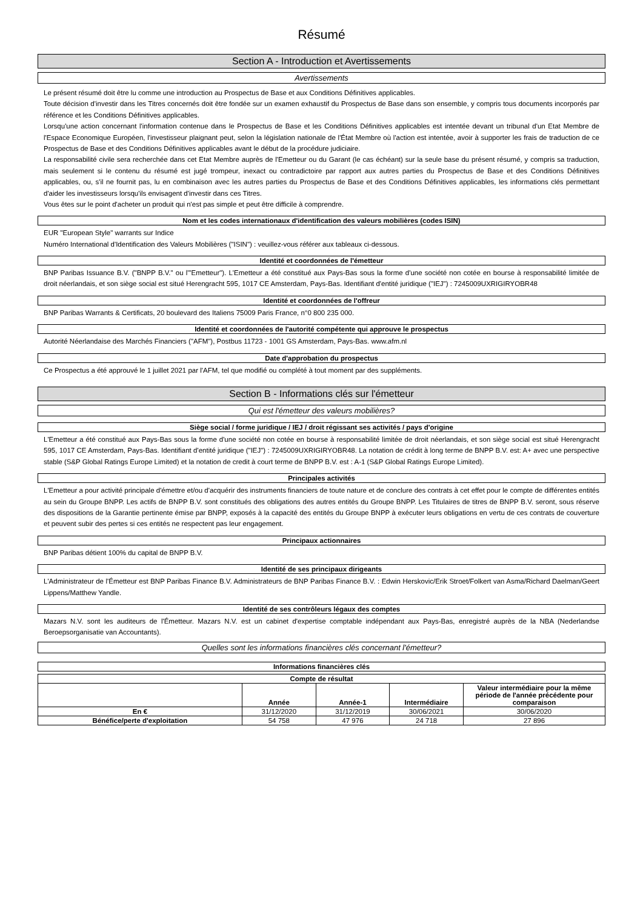Résumé
Section A - Introduction et Avertissements
Avertissements
Le présent résumé doit être lu comme une introduction au Prospectus de Base et aux Conditions Définitives applicables.
Toute décision d'investir dans les Titres concernés doit être fondée sur un examen exhaustif du Prospectus de Base dans son ensemble, y compris tous documents incorporés par référence et les Conditions Définitives applicables.
Lorsqu'une action concernant l'information contenue dans le Prospectus de Base et les Conditions Définitives applicables est intentée devant un tribunal d'un Etat Membre de l'Espace Economique Européen, l'investisseur plaignant peut, selon la législation nationale de l'État Membre où l'action est intentée, avoir à supporter les frais de traduction de ce Prospectus de Base et des Conditions Définitives applicables avant le début de la procédure judiciaire.
La responsabilité civile sera recherchée dans cet Etat Membre auprès de l'Emetteur ou du Garant (le cas échéant) sur la seule base du présent résumé, y compris sa traduction, mais seulement si le contenu du résumé est jugé trompeur, inexact ou contradictoire par rapport aux autres parties du Prospectus de Base et des Conditions Définitives applicables, ou, s'il ne fournit pas, lu en combinaison avec les autres parties du Prospectus de Base et des Conditions Définitives applicables, les informations clés permettant d'aider les investisseurs lorsqu'ils envisagent d'investir dans ces Titres.
Vous êtes sur le point d'acheter un produit qui n'est pas simple et peut être difficile à comprendre.
Nom et les codes internationaux d'identification des valeurs mobilières (codes ISIN)
EUR "European Style" warrants sur Indice
Numéro International d'Identification des Valeurs Mobilières ("ISIN") : veuillez-vous référer aux tableaux ci-dessous.
Identité et coordonnées de l'émetteur
BNP Paribas Issuance B.V. ("BNPP B.V." ou l'"Emetteur"). L'Emetteur a été constitué aux Pays-Bas sous la forme d'une société non cotée en bourse à responsabilité limitée de droit néerlandais, et son siège social est situé Herengracht 595, 1017 CE Amsterdam, Pays-Bas. Identifiant d'entité juridique ("IEJ") : 7245009UXRIGIRYOBR48
Identité et coordonnées de l'offreur
BNP Paribas Warrants & Certificats, 20 boulevard des Italiens 75009 Paris France, n°0 800 235 000.
Identité et coordonnées de l'autorité compétente qui approuve le prospectus
Autorité Néerlandaise des Marchés Financiers ("AFM"), Postbus 11723 - 1001 GS Amsterdam, Pays-Bas. www.afm.nl
Date d'approbation du prospectus
Ce Prospectus a été approuvé le 1 juillet 2021 par l'AFM, tel que modifié ou complété à tout moment par des suppléments.
Section B - Informations clés sur l'émetteur
Qui est l'émetteur des valeurs mobilières?
Siège social / forme juridique / IEJ / droit régissant ses activités / pays d'origine
L'Emetteur a été constitué aux Pays-Bas sous la forme d'une société non cotée en bourse à responsabilité limitée de droit néerlandais, et son siège social est situé Herengracht 595, 1017 CE Amsterdam, Pays-Bas. Identifiant d'entité juridique ("IEJ") : 7245009UXRIGIRYOBR48. La notation de crédit à long terme de BNPP B.V. est: A+ avec une perspective stable (S&P Global Ratings Europe Limited) et la notation de credit à court terme de BNPP B.V. est : A-1 (S&P Global Ratings Europe Limited).
Principales activités
L'Emetteur a pour activité principale d'émettre et/ou d'acquérir des instruments financiers de toute nature et de conclure des contrats à cet effet pour le compte de différentes entités au sein du Groupe BNPP. Les actifs de BNPP B.V. sont constitués des obligations des autres entités du Groupe BNPP. Les Titulaires de titres de BNPP B.V. seront, sous réserve des dispositions de la Garantie pertinente émise par BNPP, exposés à la capacité des entités du Groupe BNPP à exécuter leurs obligations en vertu de ces contrats de couverture et peuvent subir des pertes si ces entités ne respectent pas leur engagement.
Principaux actionnaires
BNP Paribas détient 100% du capital de BNPP B.V.
Identité de ses principaux dirigeants
L'Administrateur de l'Émetteur est BNP Paribas Finance B.V. Administrateurs de BNP Paribas Finance B.V. : Edwin Herskovic/Erik Stroet/Folkert van Asma/Richard Daelman/Geert Lippens/Matthew Yandle.
Identité de ses contrôleurs légaux des comptes
Mazars N.V. sont les auditeurs de l'Émetteur. Mazars N.V. est un cabinet d'expertise comptable indépendant aux Pays-Bas, enregistré auprès de la NBA (Nederlandse Beroepsorganisatie van Accountants).
Quelles sont les informations financières clés concernant l'émetteur?
Informations financières clés
| Compte de résultat | | | | |
| --- | --- | --- | --- | --- |
| | Année | Année-1 | Intermédiaire | Valeur intermédiaire pour la même période de l'année précédente pour comparaison |
| En € | 31/12/2020 | 31/12/2019 | 30/06/2021 | 30/06/2020 |
| Bénéfice/perte d'exploitation | 54 758 | 47 976 | 24 718 | 27 896 |